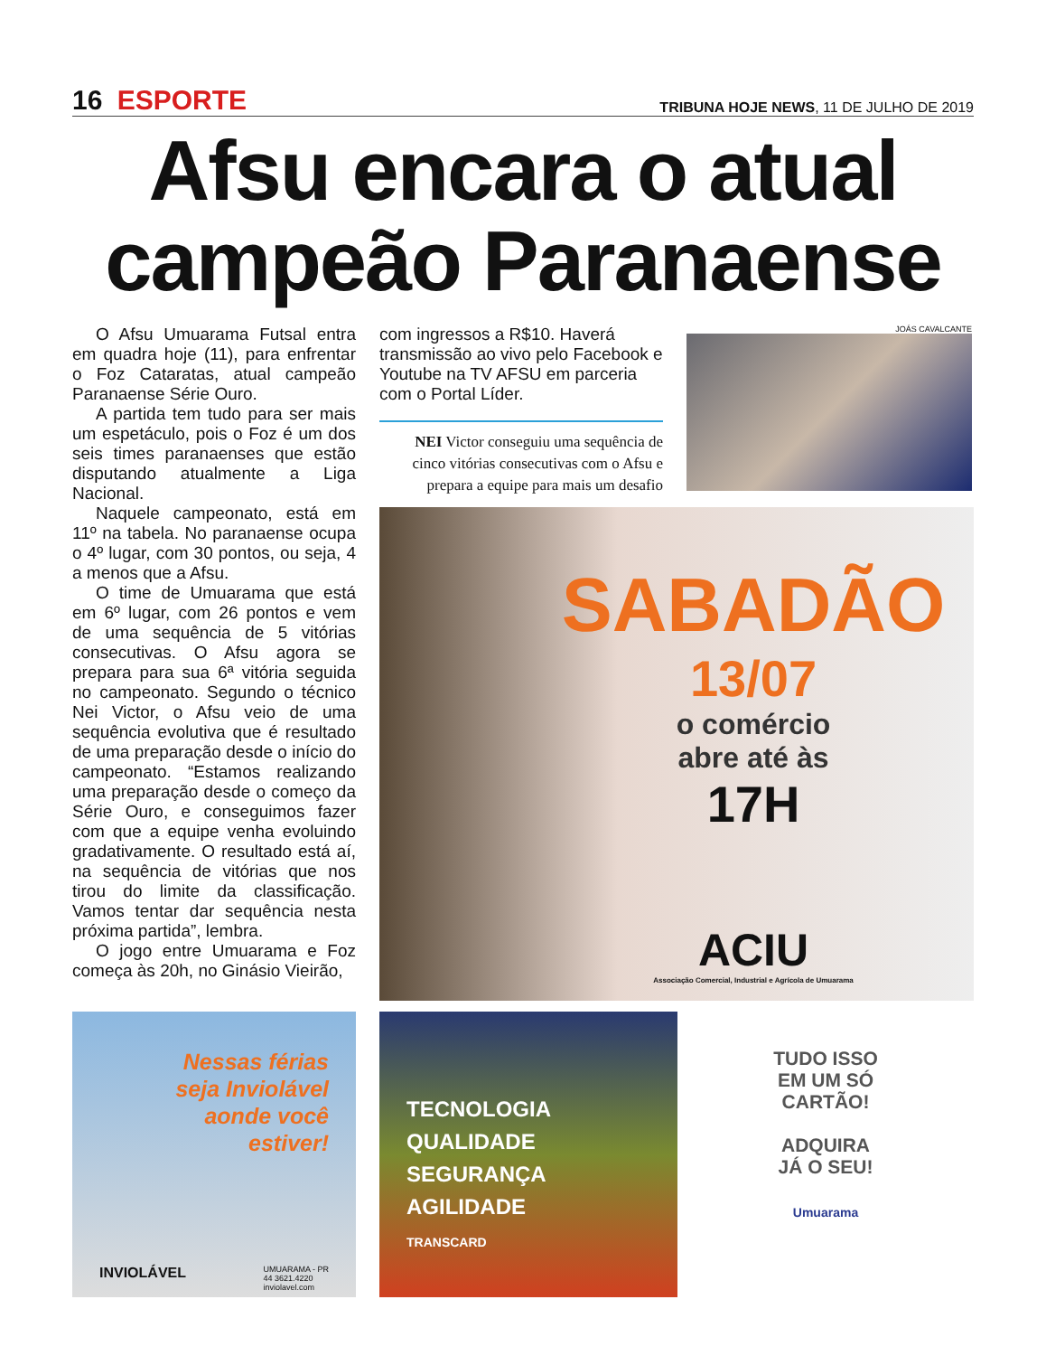16 ESPORTE
TRIBUNA HOJE NEWS, 11 DE JULHO DE 2019
Afsu encara o atual campeão Paranaense
O Afsu Umuarama Futsal entra em quadra hoje (11), para enfrentar o Foz Cataratas, atual campeão Paranaense Série Ouro.
A partida tem tudo para ser mais um espetáculo, pois o Foz é um dos seis times paranaenses que estão disputando atualmente a Liga Nacional.
Naquele campeonato, está em 11º na tabela. No paranaense ocupa o 4º lugar, com 30 pontos, ou seja, 4 a menos que a Afsu.
O time de Umuarama que está em 6º lugar, com 26 pontos e vem de uma sequência de 5 vitórias consecutivas. O Afsu agora se prepara para sua 6ª vitória seguida no campeonato. Segundo o técnico Nei Victor, o Afsu veio de uma sequência evolutiva que é resultado de uma preparação desde o início do campeonato. “Estamos realizando uma preparação desde o começo da Série Ouro, e conseguimos fazer com que a equipe venha evoluindo gradativamente. O resultado está aí, na sequência de vitórias que nos tirou do limite da classificação. Vamos tentar dar sequência nesta próxima partida”, lembra.
O jogo entre Umuarama e Foz começa às 20h, no Ginásio Vieirão,
com ingressos a R$10. Haverá transmissão ao vivo pelo Facebook e Youtube na TV AFSU em parceria com o Portal Líder.
NEI Victor conseguiu uma sequência de cinco vitórias consecutivas com o Afsu e prepara a equipe para mais um desafio
JOÁS CAVALCANTE
SABADÃO
13/07
o comércio
abre até às
17H
ACIU
Associação Comercial, Industrial e Agrícola de Umuarama
Nessas férias
seja Inviolável
aonde você
estiver!
INVIOLÁVEL UMUARAMA - PR
44 3621.4220
inviolavel.com
TECNOLOGIA
QUALIDADE
SEGURANÇA
AGILIDADE
TRANSCARD
TUDO ISSO
EM UM SÓ
CARTÃO!
ADQUIRA
JÁ O SEU!
Umuarama